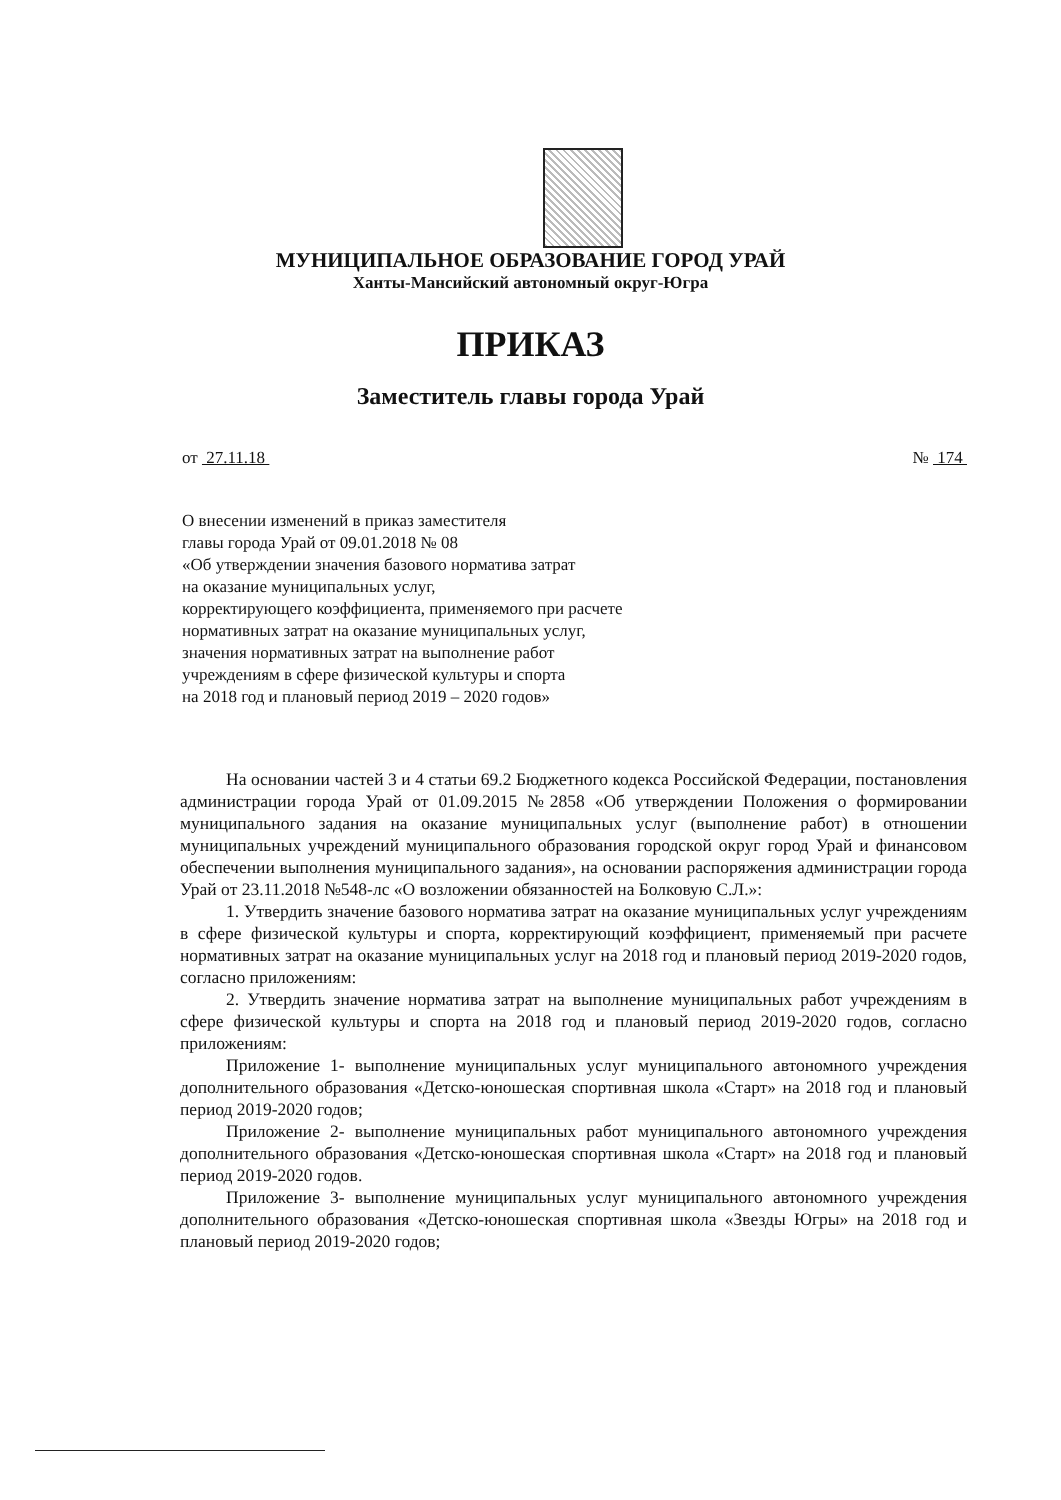МУНИЦИПАЛЬНОЕ ОБРАЗОВАНИЕ ГОРОД УРАЙ
Ханты-Мансийский автономный округ-Югра
ПРИКАЗ
Заместитель главы города Урай
от 27.11.18 № 174
О внесении изменений в приказ заместителя
главы города Урай от 09.01.2018 № 08
«Об утверждении значения базового норматива затрат
на оказание муниципальных услуг,
корректирующего коэффициента, применяемого при расчете
нормативных затрат на оказание муниципальных услуг,
значения нормативных затрат на выполнение работ
учреждениям в сфере физической культуры и спорта
на 2018 год и плановый период 2019 – 2020 годов»
На основании частей 3 и 4 статьи 69.2 Бюджетного кодекса Российской Федерации, постановления администрации города Урай от 01.09.2015 №2858 «Об утверждении Положения о формировании муниципального задания на оказание муниципальных услуг (выполнение работ) в отношении муниципальных учреждений муниципального образования городской округ город Урай и финансовом обеспечении выполнения муниципального задания», на основании распоряжения администрации города Урай от 23.11.2018 №548-лс «О возложении обязанностей на Болковую С.Л.»:
1. Утвердить значение базового норматива затрат на оказание муниципальных услуг учреждениям в сфере физической культуры и спорта, корректирующий коэффициент, применяемый при расчете нормативных затрат на оказание муниципальных услуг на 2018 год и плановый период 2019-2020 годов, согласно приложениям:
2. Утвердить значение норматива затрат на выполнение муниципальных работ учреждениям в сфере физической культуры и спорта на 2018 год и плановый период 2019-2020 годов, согласно приложениям:
Приложение 1- выполнение муниципальных услуг муниципального автономного учреждения дополнительного образования «Детско-юношеская спортивная школа «Старт» на 2018 год и плановый период 2019-2020 годов;
Приложение 2- выполнение муниципальных работ муниципального автономного учреждения дополнительного образования «Детско-юношеская спортивная школа «Старт» на 2018 год и плановый период 2019-2020 годов.
Приложение 3- выполнение муниципальных услуг муниципального автономного учреждения дополнительного образования «Детско-юношеская спортивная школа «Звезды Югры» на 2018 год и плановый период 2019-2020 годов;